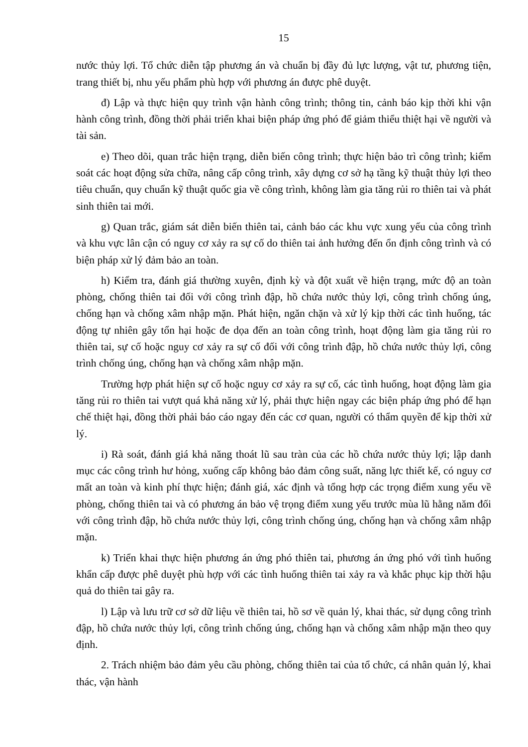15
nước thủy lợi. Tổ chức diễn tập phương án và chuẩn bị đầy đủ lực lượng, vật tư, phương tiện, trang thiết bị, nhu yếu phẩm phù hợp với phương án được phê duyệt.
đ) Lập và thực hiện quy trình vận hành công trình; thông tin, cảnh báo kịp thời khi vận hành công trình, đồng thời phải triển khai biện pháp ứng phó để giảm thiểu thiệt hại về người và tài sản.
e) Theo dõi, quan trắc hiện trạng, diễn biến công trình; thực hiện bảo trì công trình; kiểm soát các hoạt động sửa chữa, nâng cấp công trình, xây dựng cơ sở hạ tầng kỹ thuật thủy lợi theo tiêu chuẩn, quy chuẩn kỹ thuật quốc gia về công trình, không làm gia tăng rủi ro thiên tai và phát sinh thiên tai mới.
g) Quan trắc, giám sát diễn biến thiên tai, cảnh báo các khu vực xung yếu của công trình và khu vực lân cận có nguy cơ xảy ra sự cố do thiên tai ảnh hưởng đến ổn định công trình và có biện pháp xử lý đảm bảo an toàn.
h) Kiểm tra, đánh giá thường xuyên, định kỳ và đột xuất về hiện trạng, mức độ an toàn phòng, chống thiên tai đối với công trình đập, hồ chứa nước thủy lợi, công trình chống úng, chống hạn và chống xâm nhập mặn. Phát hiện, ngăn chặn và xử lý kịp thời các tình huống, tác động tự nhiên gây tổn hại hoặc đe dọa đến an toàn công trình, hoạt động làm gia tăng rủi ro thiên tai, sự cố hoặc nguy cơ xảy ra sự cố đối với công trình đập, hồ chứa nước thủy lợi, công trình chống úng, chống hạn và chống xâm nhập mặn.
Trường hợp phát hiện sự cố hoặc nguy cơ xảy ra sự cố, các tình huống, hoạt động làm gia tăng rủi ro thiên tai vượt quá khả năng xử lý, phải thực hiện ngay các biện pháp ứng phó để hạn chế thiệt hại, đồng thời phải báo cáo ngay đến các cơ quan, người có thẩm quyền để kịp thời xử lý.
i) Rà soát, đánh giá khả năng thoát lũ sau tràn của các hồ chứa nước thủy lợi; lập danh mục các công trình hư hỏng, xuống cấp không bảo đảm công suất, năng lực thiết kế, có nguy cơ mất an toàn và kinh phí thực hiện; đánh giá, xác định và tổng hợp các trọng điểm xung yếu về phòng, chống thiên tai và có phương án bảo vệ trọng điểm xung yếu trước mùa lũ hằng năm đối với công trình đập, hồ chứa nước thủy lợi, công trình chống úng, chống hạn và chống xâm nhập mặn.
k) Triển khai thực hiện phương án ứng phó thiên tai, phương án ứng phó với tình huống khẩn cấp được phê duyệt phù hợp với các tình huống thiên tai xảy ra và khắc phục kịp thời hậu quả do thiên tai gây ra.
l) Lập và lưu trữ cơ sở dữ liệu về thiên tai, hồ sơ về quản lý, khai thác, sử dụng công trình đập, hồ chứa nước thủy lợi, công trình chống úng, chống hạn và chống xâm nhập mặn theo quy định.
2. Trách nhiệm bảo đảm yêu cầu phòng, chống thiên tai của tổ chức, cá nhân quản lý, khai thác, vận hành